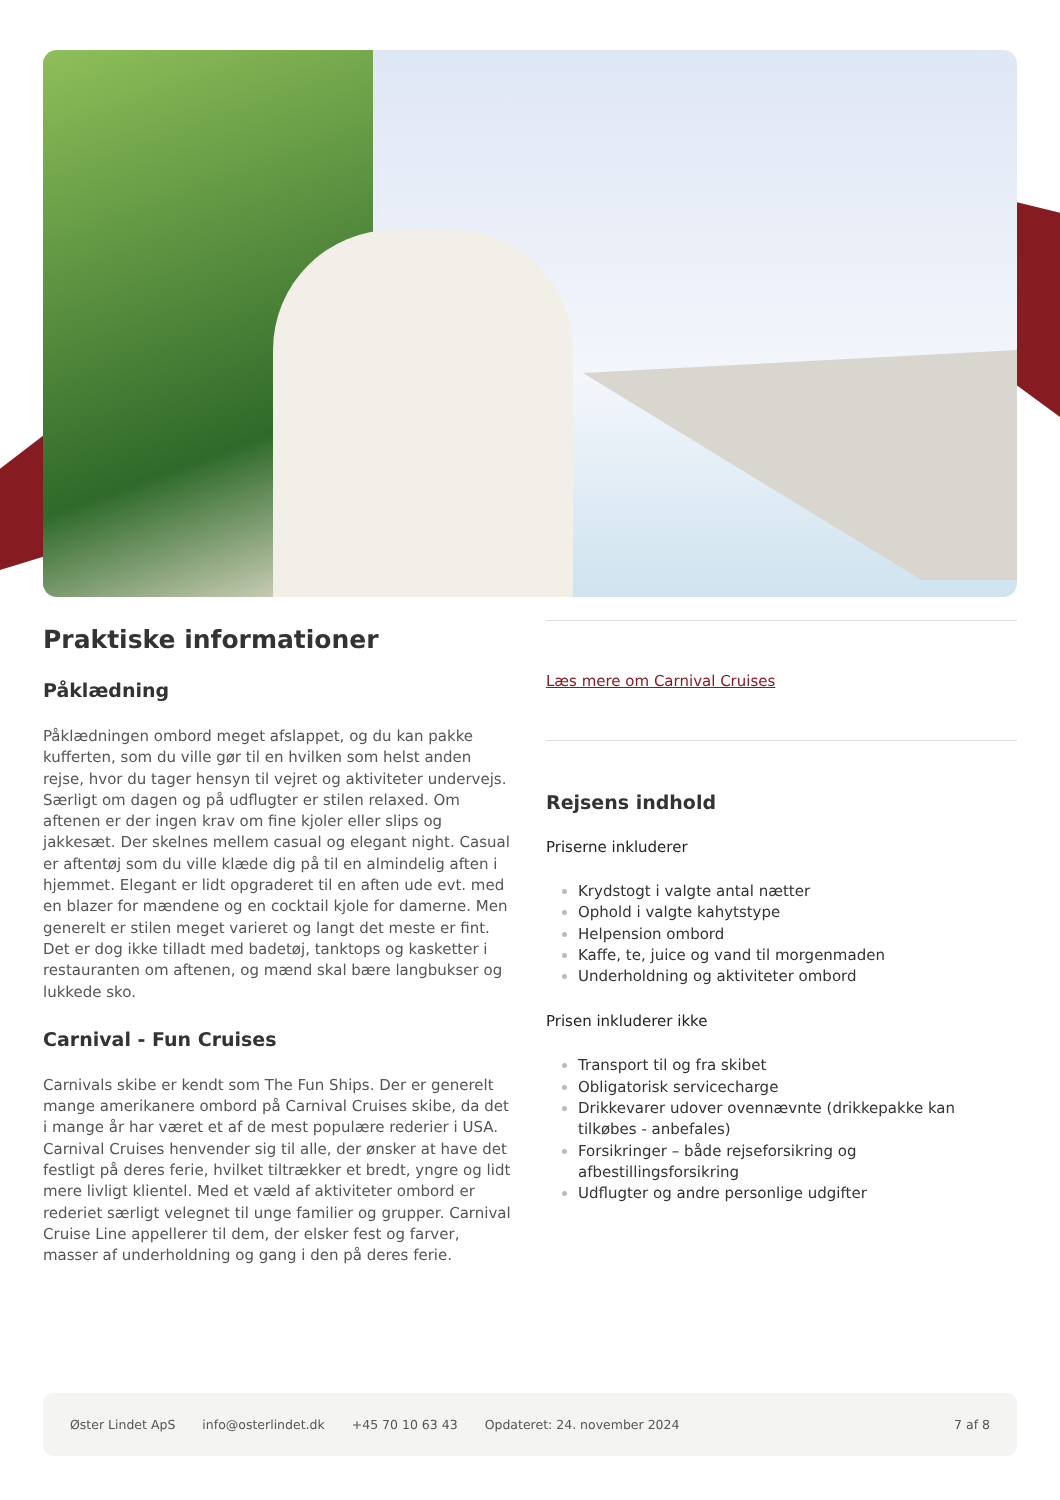Praktiske informationer
Påklædning
Påklædningen ombord meget afslappet, og du kan pakke kufferten, som du ville gør til en hvilken som helst anden rejse, hvor du tager hensyn til vejret og aktiviteter undervejs. Særligt om dagen og på udflugter er stilen relaxed. Om aftenen er der ingen krav om fine kjoler eller slips og jakkesæt. Der skelnes mellem casual og elegant night. Casual er aftentøj som du ville klæde dig på til en almindelig aften i hjemmet. Elegant er lidt opgraderet til en aften ude evt. med en blazer for mændene og en cocktail kjole for damerne. Men generelt er stilen meget varieret og langt det meste er fint. Det er dog ikke tilladt med badetøj, tanktops og kasketter i restauranten om aftenen, og mænd skal bære langbukser og lukkede sko.
Carnival - Fun Cruises
Carnivals skibe er kendt som The Fun Ships. Der er generelt mange amerikanere ombord på Carnival Cruises skibe, da det i mange år har været et af de mest populære rederier i USA. Carnival Cruises henvender sig til alle, der ønsker at have det festligt på deres ferie, hvilket tiltrækker et bredt, yngre og lidt mere livligt klientel. Med et væld af aktiviteter ombord er rederiet særligt velegnet til unge familier og grupper. Carnival Cruise Line appellerer til dem, der elsker fest og farver, masser af underholdning og gang i den på deres ferie.
Læs mere om Carnival Cruises
Rejsens indhold
Priserne inkluderer
Krydstogt i valgte antal nætter
Ophold i valgte kahytstype
Helpension ombord
Kaffe, te, juice og vand til morgenmaden
Underholdning og aktiviteter ombord
Prisen inkluderer ikke
Transport til og fra skibet
Obligatorisk servicecharge
Drikkevarer udover ovennævnte (drikkepakke kan tilkøbes - anbefales)
Forsikringer – både rejseforsikring og afbestillingsforsikring
Udflugter og andre personlige udgifter
Øster Lindet ApS info@osterlindet.dk +45 70 10 63 43 Opdateret: 24. november 2024 7 af 8